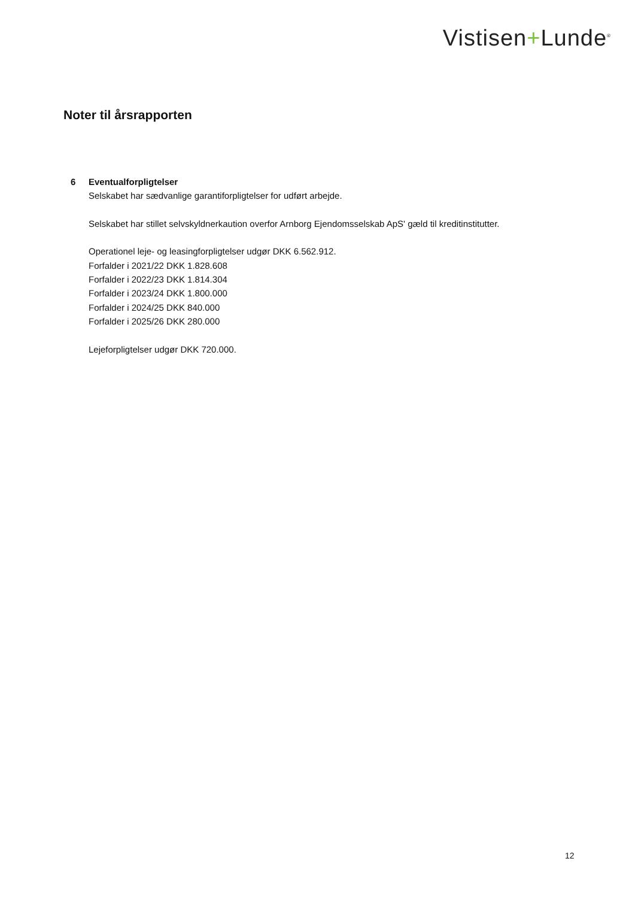Vistisen+Lunde<sup>®</sup>
Noter til årsrapporten
6 Eventualforpligtelser
Selskabet har sædvanlige garantiforpligtelser for udført arbejde.
Selskabet har stillet selvskyldnerkaution overfor Arnborg Ejendomsselskab ApS' gæld til kreditinstitutter.
Operationel leje- og leasingforpligtelser udgør DKK 6.562.912.
Forfalder i 2021/22 DKK 1.828.608
Forfalder i 2022/23 DKK 1.814.304
Forfalder i 2023/24 DKK 1.800.000
Forfalder i 2024/25 DKK 840.000
Forfalder i 2025/26 DKK 280.000
Lejeforpligtelser udgør DKK 720.000.
12